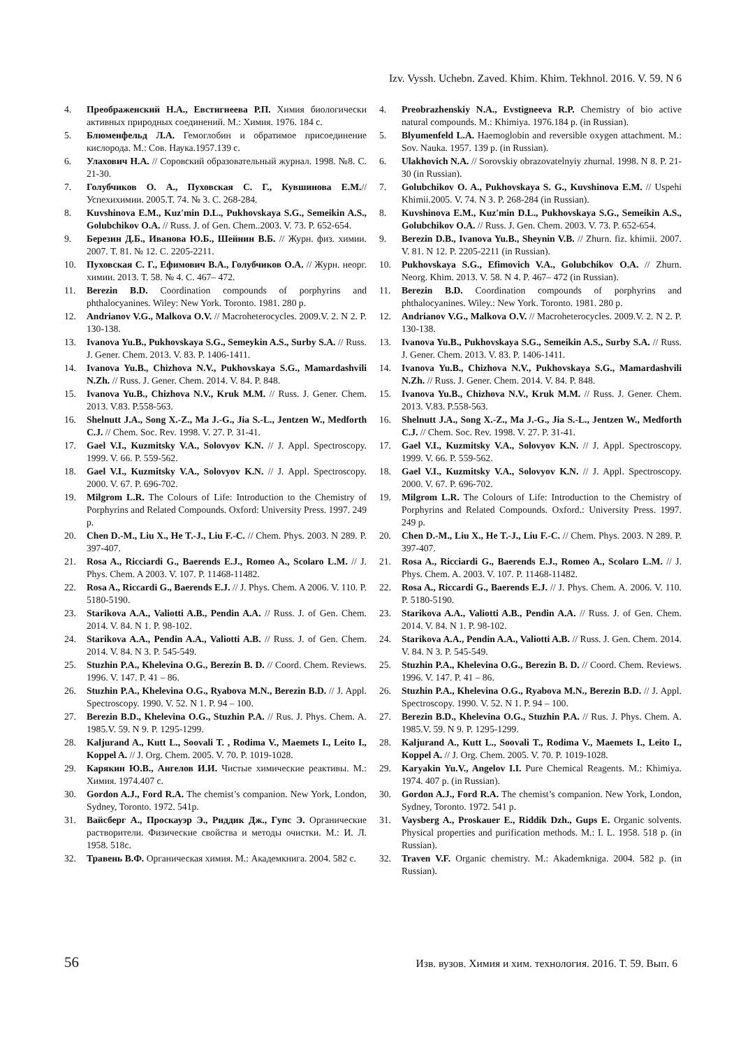Izv. Vyssh. Uchebn. Zaved. Khim. Khim. Tekhnol. 2016. V. 59. N 6
4. Преображенский Н.А., Евстигнеева Р.П. Химия биологически активных природных соединений. М.: Химия. 1976. 184 с.
5. Блюменфельд Л.А. Гемоглобин и обратимое присоединение кислорода. М.: Сов. Наука.1957.139 с.
6. Улахович Н.А. // Соровский образовательный журнал. 1998. №8. С. 21-30.
7. Голубчиков О. А., Пуховская С. Г., Кувшинова Е.М.// Успехихимии. 2005.Т. 74. № 3. С. 268-284.
8. Kuvshinova E.M., Kuz'min D.L., Pukhovskaya S.G., Semeikin A.S., Golubchikov O.A. // Russ. J. of Gen. Chem..2003. V. 73. P. 652-654.
9. Березин Д.Б., Иванова Ю.Б., Шейнин В.Б. // Журн. физ. химии. 2007. Т. 81. № 12. С. 2205-2211.
10. Пуховская С. Г., Ефимович В.А., Голубчиков О.А. // Журн. неорг. химии. 2013. Т. 58. № 4. С. 467– 472.
11. Berezin B.D. Coordination compounds of porphyrins and phthalocyanines. Wiley: New York. Toronto. 1981. 280 p.
12. Andrianov V.G., Malkova O.V. // Macroheterocycles. 2009.V. 2. N 2. P. 130-138.
13. Ivanova Yu.B., Pukhovskaya S.G., Semeykin A.S., Surby S.A. // Russ. J. Gener. Chem. 2013. V. 83. P. 1406-1411.
14. Ivanova Yu.B., Chizhova N.V., Pukhovskaya S.G., Mamardashvili N.Zh. // Russ. J. Gener. Chem. 2014. V. 84. P. 848.
15. Ivanova Yu.B., Chizhova N.V., Kruk M.M. // Russ. J. Gener. Chem. 2013. V.83. P.558-563.
16. Shelnutt J.A., Song X.-Z., Ma J.-G., Jia S.-L., Jentzen W., Medforth C.J. // Chem. Soc. Rev. 1998. V. 27. P. 31-41.
17. Gael V.I., Kuzmitsky V.A., Solovyov K.N. // J. Appl. Spectroscopy. 1999. V. 66. P. 559-562.
18. Gael V.I., Kuzmitsky V.A., Solovyov K.N. // J. Appl. Spectroscopy. 2000. V. 67. P. 696-702.
19. Milgrom L.R. The Colours of Life: Introduction to the Chemistry of Porphyrins and Related Compounds. Oxford: University Press. 1997. 249 p.
20. Chen D.-M., Liu X., He T.-J., Liu F.-C. // Chem. Phys. 2003. N 289. P. 397-407.
21. Rosa A., Ricciardi G., Baerends E.J., Romeo A., Scolaro L.M. // J. Phys. Chem. A 2003. V. 107. P. 11468-11482.
22. Rosa A., Riccardi G., Baerends E.J. // J. Phys. Chem. A 2006. V. 110. P. 5180-5190.
23. Starikova A.A., Valiotti A.B., Pendin A.A. // Russ. J. of Gen. Chem. 2014. V. 84. N 1. P. 98-102.
24. Starikova A.A., Pendin A.A., Valiotti A.B. // Russ. J. of Gen. Chem. 2014. V. 84. N 3. P. 545-549.
25. Stuzhin P.A., Khelevina O.G., Berezin B. D. // Coord. Chem. Reviews. 1996. V. 147. P. 41 – 86.
26. Stuzhin P.A., Khelevina O.G., Ryabova M.N., Berezin B.D. // J. Appl. Spectroscopy. 1990. V. 52. N 1. P. 94 – 100.
27. Berezin B.D., Khelevina O.G., Stuzhin P.A. // Rus. J. Phys. Chem. A. 1985.V. 59. N 9. P. 1295-1299.
28. Kaljurand A., Kutt L., Soovali T. , Rodima V., Maemets I., Leito I., Koppel A. // J. Org. Chem. 2005. V. 70. P. 1019-1028.
29. Карякин Ю.В., Ангелов И.И. Чистые химические реактивы. М.: Химия. 1974.407 с.
30. Gordon A.J., Ford R.A. The chemist’s companion. New York, London, Sydney, Toronto. 1972. 541p.
31. Вайсберг А., Проскауэр Э., Риддик Дж., Гупс Э. Органические растворители. Физические свойства и методы очистки. М.: И. Л. 1958. 518с.
32. Травень В.Ф. Органическая химия. М.: Академкнига. 2004. 582 с.
4. Preobrazhenskiy N.A., Evstigneeva R.P. Chemistry of bio active natural compounds. M.: Khimiya. 1976.184 p. (in Russian).
5. Blyumenfeld L.A. Haemoglobin and reversible oxygen attachment. M.: Sov. Nauka. 1957. 139 p. (in Russian).
6. Ulakhovich N.A. // Sorovskiy obrazovatelnyiy zhurnal. 1998. N 8. P. 21-30 (in Russian).
7. Golubchikov O. A., Pukhovskaya S. G., Kuvshinova E.M. // Uspehi Khimii.2005. V. 74. N 3. P. 268-284 (in Russian).
8. Kuvshinova E.M., Kuz'min D.L., Pukhovskaya S.G., Semeikin A.S., Golubchikov O.A. // Russ. J. Gen. Chem. 2003. V. 73. P. 652-654.
9. Berezin D.B., Ivanova Yu.B., Sheynin V.B. // Zhurn. fiz. khimii. 2007. V. 81. N 12. P. 2205-2211 (in Russian).
10. Pukhovskaya S.G., Efimovich V.A., Golubchikov O.A. // Zhurn. Neorg. Khim. 2013. V. 58. N 4. P. 467– 472 (in Russian).
11. Berezin B.D. Coordination compounds of porphyrins and phthalocyanines. Wiley.: New York. Toronto. 1981. 280 p.
12. Andrianov V.G., Malkova O.V. // Macroheterocycles. 2009.V. 2. N 2. P. 130-138.
13. Ivanova Yu.B., Pukhovskaya S.G., Semeikin A.S., Surby S.A. // Russ. J. Gener. Chem. 2013. V. 83. P. 1406-1411.
14. Ivanova Yu.B., Chizhova N.V., Pukhovskaya S.G., Mamardashvili N.Zh. // Russ. J. Gener. Chem. 2014. V. 84. P. 848.
15. Ivanova Yu.B., Chizhova N.V., Kruk M.M. // Russ. J. Gener. Chem. 2013. V.83. P.558-563.
16. Shelnutt J.A., Song X.-Z., Ma J.-G., Jia S.-L., Jentzen W., Medforth C.J. // Chem. Soc. Rev. 1998. V. 27. P. 31-41.
17. Gael V.I., Kuzmitsky V.A., Solovyov K.N. // J. Appl. Spectroscopy. 1999. V. 66. P. 559-562.
18. Gael V.I., Kuzmitsky V.A., Solovyov K.N. // J. Appl. Spectroscopy. 2000. V. 67. P. 696-702.
19. Milgrom L.R. The Colours of Life: Introduction to the Chemistry of Porphyrins and Related Compounds. Oxford.: University Press. 1997. 249 p.
20. Chen D.-M., Liu X., He T.-J., Liu F.-C. // Chem. Phys. 2003. N 289. P. 397-407.
21. Rosa A., Ricciardi G., Baerends E.J., Romeo A., Scolaro L.M. // J. Phys. Chem. A. 2003. V. 107. P. 11468-11482.
22. Rosa A., Riccardi G., Baerends E.J. // J. Phys. Chem. A. 2006. V. 110. P. 5180-5190.
23. Starikova A.A., Valiotti A.B., Pendin A.A. // Russ. J. of Gen. Chem. 2014. V. 84. N 1. P. 98-102.
24. Starikova A.A., Pendin A.A., Valiotti A.B. // Russ. J. Gen. Chem. 2014. V. 84. N 3. P. 545-549.
25. Stuzhin P.A., Khelevina O.G., Berezin B. D. // Coord. Chem. Reviews. 1996. V. 147. P. 41 – 86.
26. Stuzhin P.A., Khelevina O.G., Ryabova M.N., Berezin B.D. // J. Appl. Spectroscopy. 1990. V. 52. N 1. P. 94 – 100.
27. Berezin B.D., Khelevina O.G., Stuzhin P.A. // Rus. J. Phys. Chem. A. 1985.V. 59. N 9. P. 1295-1299.
28. Kaljurand A., Kutt L., Soovali T., Rodima V., Maemets I., Leito I., Koppel A. // J. Org. Chem. 2005. V. 70. P. 1019-1028.
29. Karyakin Yu.V., Angelov I.I. Pure Chemical Reagents. M.: Khimiya. 1974. 407 p. (in Russian).
30. Gordon A.J., Ford R.A. The chemist’s companion. New York, London, Sydney, Toronto. 1972. 541 p.
31. Vaysberg A., Proskauer E., Riddik Dzh., Gups E. Organic solvents. Physical properties and purification methods. M.: I. L. 1958. 518 p. (in Russian).
32. Traven V.F. Organic chemistry. M.: Akademkniga. 2004. 582 p. (in Russian).
56 Изв. вузов. Химия и хим. технология. 2016. Т. 59. Вып. 6